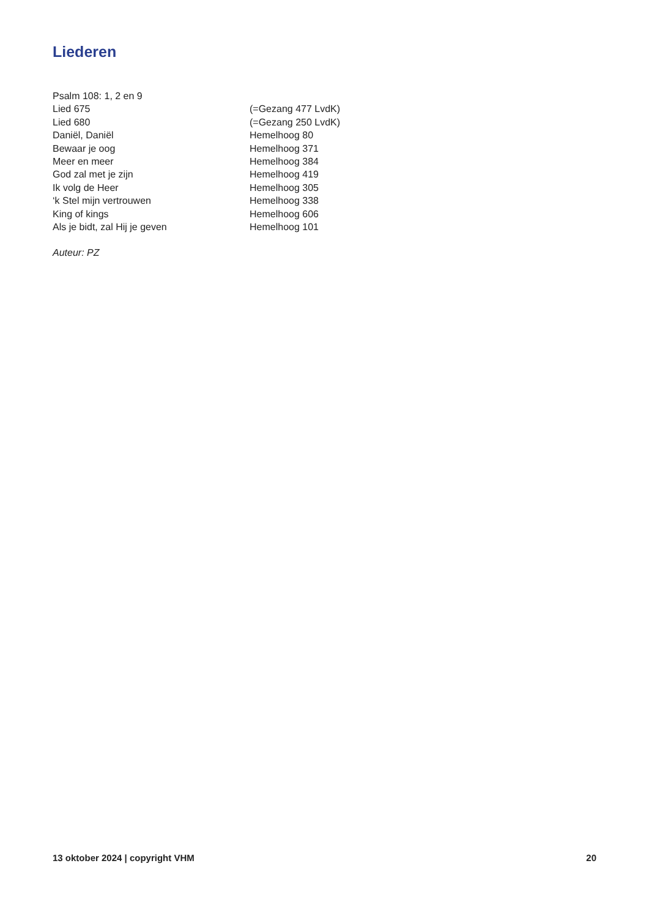Liederen
Psalm 108: 1, 2 en 9
Lied 675 (=Gezang 477 LvdK)
Lied 680 (=Gezang 250 LvdK)
Daniël, Daniël Hemelhoog 80
Bewaar je oog Hemelhoog 371
Meer en meer Hemelhoog 384
God zal met je zijn Hemelhoog 419
Ik volg de Heer Hemelhoog 305
‘k Stel mijn vertrouwen Hemelhoog 338
King of kings Hemelhoog 606
Als je bidt, zal Hij je geven Hemelhoog 101
Auteur: PZ
13 oktober 2024 | copyright VHM 20